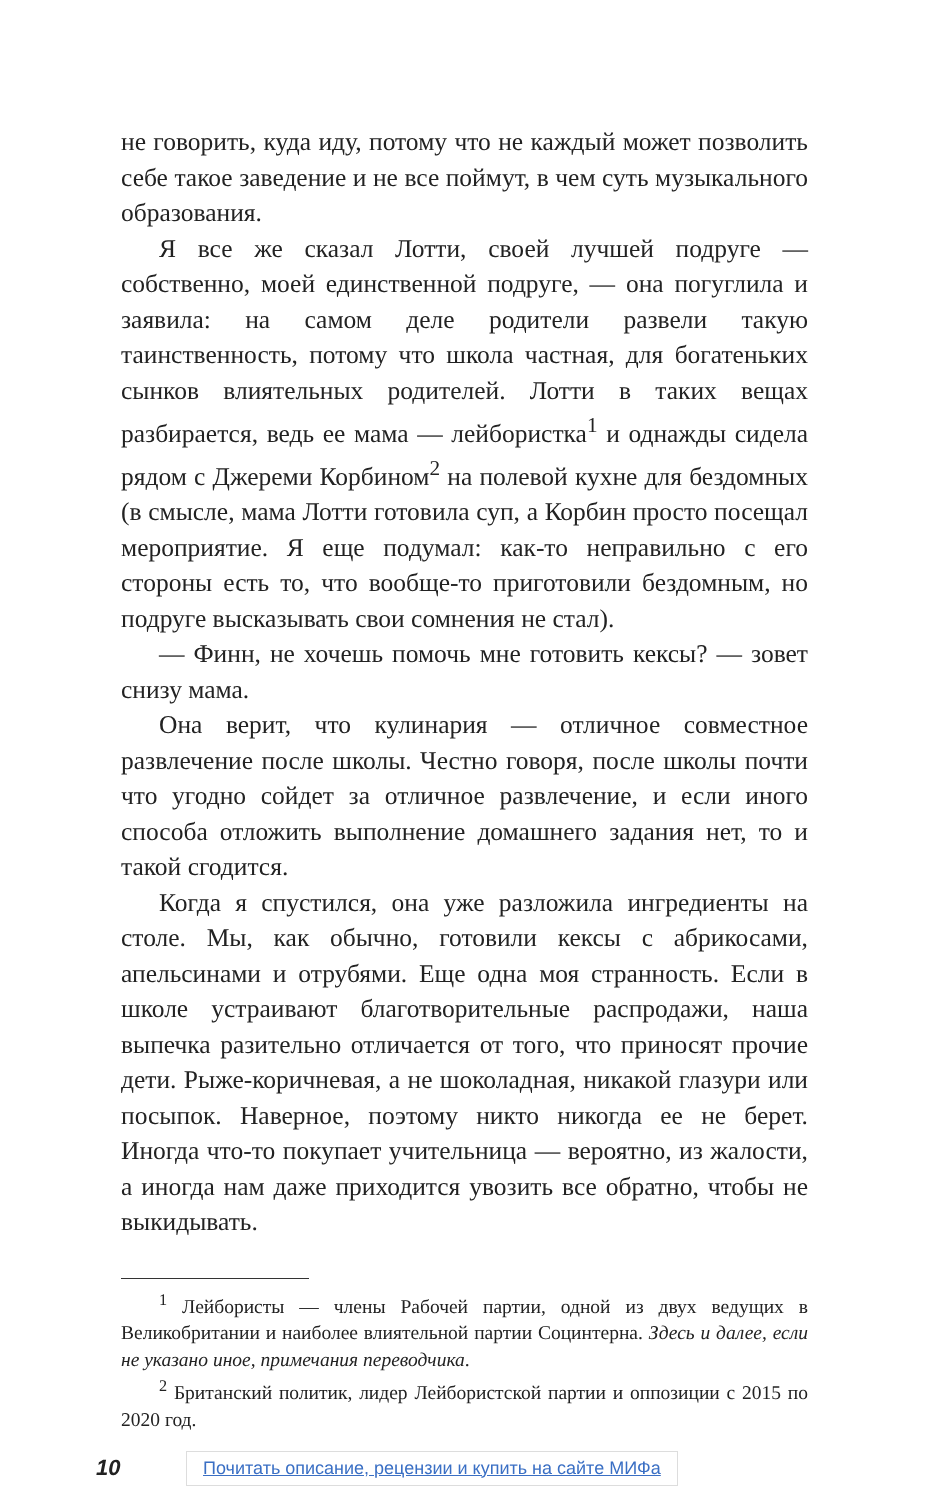не говорить, куда иду, потому что не каждый может позволить себе такое заведение и не все поймут, в чем суть музыкального образования.
Я все же сказал Лотти, своей лучшей подруге — собственно, моей единственной подруге, — она погуглила и заявила: на самом деле родители развели такую таинственность, потому что школа частная, для богатеньких сынков влиятельных родителей. Лотти в таких вещах разбирается, ведь ее мама — лейбористка<sup>1</sup> и однажды сидела рядом с Джереми Корбином<sup>2</sup> на полевой кухне для бездомных (в смысле, мама Лотти готовила суп, а Корбин просто посещал мероприятие. Я еще подумал: как-то неправильно с его стороны есть то, что вообще-то приготовили бездомным, но подруге высказывать свои сомнения не стал).
— Финн, не хочешь помочь мне готовить кексы? — зовет снизу мама.
Она верит, что кулинария — отличное совместное развлечение после школы. Честно говоря, после школы почти что угодно сойдет за отличное развлечение, и если иного способа отложить выполнение домашнего задания нет, то и такой сгодится.
Когда я спустился, она уже разложила ингредиенты на столе. Мы, как обычно, готовили кексы с абрикосами, апельсинами и отрубями. Еще одна моя странность. Если в школе устраивают благотворительные распродажи, наша выпечка разительно отличается от того, что приносят прочие дети. Рыже-коричневая, а не шоколадная, никакой глазури или посыпок. Наверное, поэтому никто никогда ее не берет. Иногда что-то покупает учительница — вероятно, из жалости, а иногда нам даже приходится увозить все обратно, чтобы не выкидывать.
<sup>1</sup> Лейбористы — члены Рабочей партии, одной из двух ведущих в Великобритании и наиболее влиятельной партии Социнтерна. Здесь и далее, если не указано иное, примечания переводчика.
<sup>2</sup> Британский политик, лидер Лейбористской партии и оппозиции с 2015 по 2020 год.
10 Почитать описание, рецензии и купить на сайте МИФа